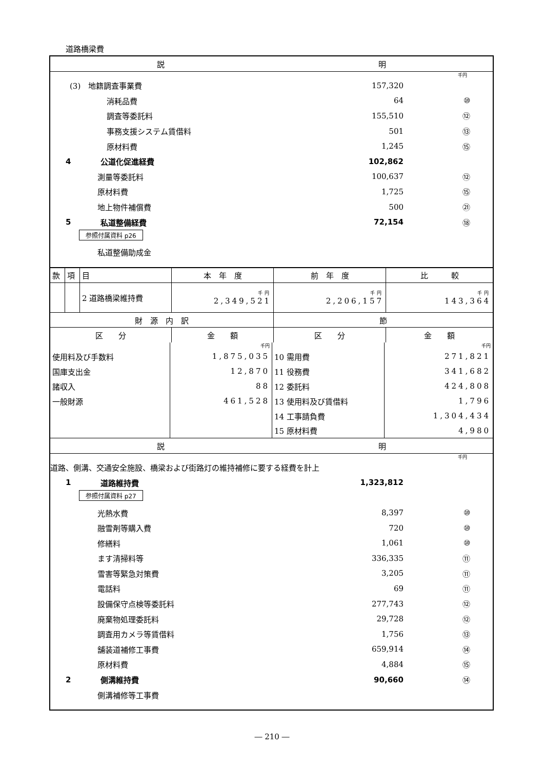道路橋梁費
| 説 | 明 |
千円
(3)　地籍調査事業費 157,320
消耗品費 64 ⑩
調査等委託料 155,510 ⑫
事務支援システム賃借料 501 ⑬
原材料費 1,245 ⑮
4 公道化促進経費 102,862
測量等委託料 100,637 ⑫
原材料費 1,725 ⑮
地上物件補償費 500 ㉑
5 私道整備経費 72,154 ⑱
参照付属資料 p26
私道整備助成金
| 款 | 項 | 目 | 本 年 度 | 前 年 度 | 比 較 |
| | | 2 道路橋梁維持費 | 千円 2,349,521 | 千円 2,206,157 | 千円 143,364 |
| 財 源 内 訳 | | | | 節 | |
| 区 分 | | | 金 額 | 区 分 | 金 額 |
| | 千円 | | 千円 |
| 使用料及び手数料 | 1,875,035 | 10 需用費 | 271,821 |
| 国庫支出金 | 12,870 | 11 役務費 | 341,682 |
| 諸収入 | 88 | 12 委託料 | 424,808 |
| 一般財源 | 461,528 | 13 使用料及び賃借料 | 1,796 |
| | | 14 工事請負費 | 1,304,434 |
| | | 15 原材料費 | 4,980 |
| 説 | 明 |
千円
道路、側溝、交通安全施設、橋梁および街路灯の維持補修に要する経費を計上
1 道路維持費 1,323,812
参照付属資料 p27
光熱水費 8,397 ⑩
融雪剤等購入費 720 ⑩
修繕料 1,061 ⑩
ます清掃料等 336,335 ⑪
雪害等緊急対策費 3,205 ⑪
電話料 69 ⑪
設備保守点検等委託料 277,743 ⑫
廃棄物処理委託料 29,728 ⑫
調査用カメラ等賃借料 1,756 ⑬
舗装道補修工事費 659,914 ⑭
原材料費 4,884 ⑮
2 側溝維持費 90,660 ⑭
側溝補修等工事費
― 210 ―